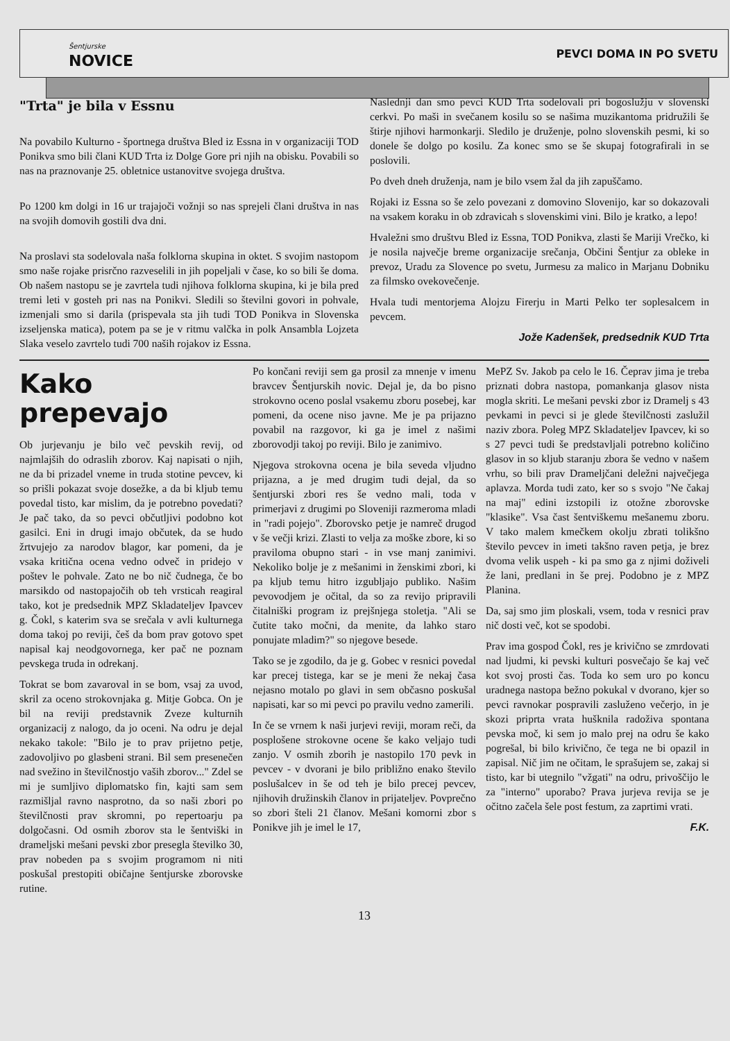Šentjurske
NOVICE
PEVCI DOMA IN PO SVETU
"Trta" je bila v Essnu
Na povabilo Kulturno - športnega društva Bled iz Essna in v organizaciji TOD Ponikva smo bili člani KUD Trta iz Dolge Gore pri njih na obisku. Povabili so nas na praznovanje 25. obletnice ustanovitve svojega društva.
Po 1200 km dolgi in 16 ur trajajoči vožnji so nas sprejeli člani društva in nas na svojih domovih gostili dva dni.
Na proslavi sta sodelovala naša folklorna skupina in oktet. S svojim nastopom smo naše rojake prisrčno razveselili in jih popeljali v čase, ko so bili še doma. Ob našem nastopu se je zavrtela tudi njihova folklorna skupina, ki je bila pred tremi leti v gosteh pri nas na Ponikvi. Sledili so številni govori in pohvale, izmenjali smo si darila (prispevala sta jih tudi TOD Ponikva in Slovenska izseljenska matica), potem pa se je v ritmu valčka in polk Ansambla Lojzeta Slaka veselo zavrtelo tudi 700 naših rojakov iz Essna.
Naslednji dan smo pevci KUD Trta sodelovali pri bogoslužju v slovenski cerkvi. Po maši in svečanem kosilu so se našima muzikantoma pridružili še štirje njihovi harmonkarji. Sledilo je druženje, polno slovenskih pesmi, ki so donele še dolgo po kosilu. Za konec smo se še skupaj fotografirali in se poslovili.
Po dveh dneh druženja, nam je bilo vsem žal da jih zapuščamo.
Rojaki iz Essna so še zelo povezani z domovino Slovenijo, kar so dokazovali na vsakem koraku in ob zdravicah s slovenskimi vini. Bilo je kratko, a lepo!
Hvaležni smo društvu Bled iz Essna, TOD Ponikva, zlasti še Mariji Vrečko, ki je nosila največje breme organizacije srečanja, Občini Šentjur za obleke in prevoz, Uradu za Slovence po svetu, Jurmesu za malico in Marjanu Dobniku za filmsko ovekovečenje.
Hvala tudi mentorjema Alojzu Firerju in Marti Pelko ter soplesalcem in pevcem.
Jože Kadenšek, predsednik KUD Trta
Kako prepevajo
Ob jurjevanju je bilo več pevskih revij, od najmlajših do odraslih zborov. Kaj napisati o njih, ne da bi prizadel vneme in truda stotine pevcev, ki so prišli pokazat svoje dosežke, a da bi kljub temu povedal tisto, kar mislim, da je potrebno povedati? Je pač tako, da so pevci občutljivi podobno kot gasilci. Eni in drugi imajo občutek, da se hudo žrtvujejo za narodov blagor, kar pomeni, da je vsaka kritična ocena vedno odveč in pridejo v poštev le pohvale. Zato ne bo nič čudnega, če bo marsikdo od nastopajočih ob teh vrsticah reagiral tako, kot je predsednik MPZ Skladateljev Ipavcev g. Čokl, s katerim sva se srečala v avli kulturnega doma takoj po reviji, češ da bom prav gotovo spet napisal kaj neodgovornega, ker pač ne poznam pevskega truda in odrekanj.
Tokrat se bom zavaroval in se bom, vsaj za uvod, skril za oceno strokovnjaka g. Mitje Gobca. On je bil na reviji predstavnik Zveze kulturnih organizacij z nalogo, da jo oceni. Na odru je dejal nekako takole: "Bilo je to prav prijetno petje, zadovoljivo po glasbeni strani. Bil sem presenečen nad svežino in številčnostjo vaših zborov..." Zdel se mi je sumljivo diplomatsko fin, kajti sam sem razmišljal ravno nasprotno, da so naši zbori po številčnosti prav skromni, po repertoarju pa dolgočasni. Od osmih zborov sta le šentviški in drameljski mešani pevski zbor presegla številko 30, prav nobeden pa s svojim programom ni niti poskušal prestopiti običajne šentjurske zborovske rutine.
Po končani reviji sem ga prosil za mnenje v imenu bravcev Šentjurskih novic. Dejal je, da bo pisno strokovno oceno poslal vsakemu zboru posebej, kar pomeni, da ocene niso javne. Me je pa prijazno povabil na razgovor, ki ga je imel z našimi zborovodji takoj po reviji. Bilo je zanimivo.
Njegova strokovna ocena je bila seveda vljudno prijazna, a je med drugim tudi dejal, da so šentjurski zbori res še vedno mali, toda v primerjavi z drugimi po Sloveniji razmeroma mladi in "radi pojejo". Zborovsko petje je namreč drugod v še večji krizi. Zlasti to velja za moške zbore, ki so praviloma obupno stari - in vse manj zanimivi. Nekoliko bolje je z mešanimi in ženskimi zbori, ki pa kljub temu hitro izgubljajo publiko. Našim pevovodjem je očital, da so za revijo pripravili čitalniški program iz prejšnjega stoletja. "Ali se čutite tako močni, da menite, da lahko staro ponujate mladim?" so njegove besede.
Tako se je zgodilo, da je g. Gobec v resnici povedal kar precej tistega, kar se je meni že nekaj časa nejasno motalo po glavi in sem občasno poskušal napisati, kar so mi pevci po pravilu vedno zamerili.
In če se vrnem k naši jurjevi reviji, moram reči, da posplošene strokovne ocene še kako veljajo tudi zanjo. V osmih zborih je nastopilo 170 pevk in pevcev - v dvorani je bilo približno enako število poslušalcev in še od teh je bilo precej pevcev, njihovih družinskih članov in prijateljev. Povprečno so zbori šteli 21 članov. Mešani komorni zbor s Ponikve jih je imel le 17,
MePZ Sv. Jakob pa celo le 16. Čeprav jima je treba priznati dobra nastopa, pomankanja glasov nista mogla skriti. Le mešani pevski zbor iz Dramelj s 43 pevkami in pevci si je glede številčnosti zaslužil naziv zbora. Poleg MPZ Skladateljev Ipavcev, ki so s 27 pevci tudi še predstavljali potrebno količino glasov in so kljub staranju zbora še vedno v našem vrhu, so bili prav Drameljčani deležni največjega aplavza. Morda tudi zato, ker so s svojo "Ne čakaj na maj" edini izstopili iz otožne zborovske "klasike". Vsa čast šentviškemu mešanemu zboru. V tako malem kmečkem okolju zbrati tolikšno število pevcev in imeti takšno raven petja, je brez dvoma velik uspeh - ki pa smo ga z njimi doživeli že lani, predlani in še prej. Podobno je z MPZ Planina.
Da, saj smo jim ploskali, vsem, toda v resnici prav nič dosti več, kot se spodobi.
Prav ima gospod Čokl, res je krivično se zmrdovati nad ljudmi, ki pevski kulturi posvečajo še kaj več kot svoj prosti čas. Toda ko sem uro po koncu uradnega nastopa bežno pokukal v dvorano, kjer so pevci ravnokar pospravili zasluženo večerjo, in je skozi priprta vrata hušknila radoživa spontana pevska moč, ki sem jo malo prej na odru še kako pogrešal, bi bilo krivično, če tega ne bi opazil in zapisal. Nič jim ne očitam, le sprašujem se, zakaj si tisto, kar bi utegnilo "vžgati" na odru, privoščijo le za "interno" uporabo? Prava jurjeva revija se je očitno začela šele post festum, za zaprtimi vrati.
F.K.
13